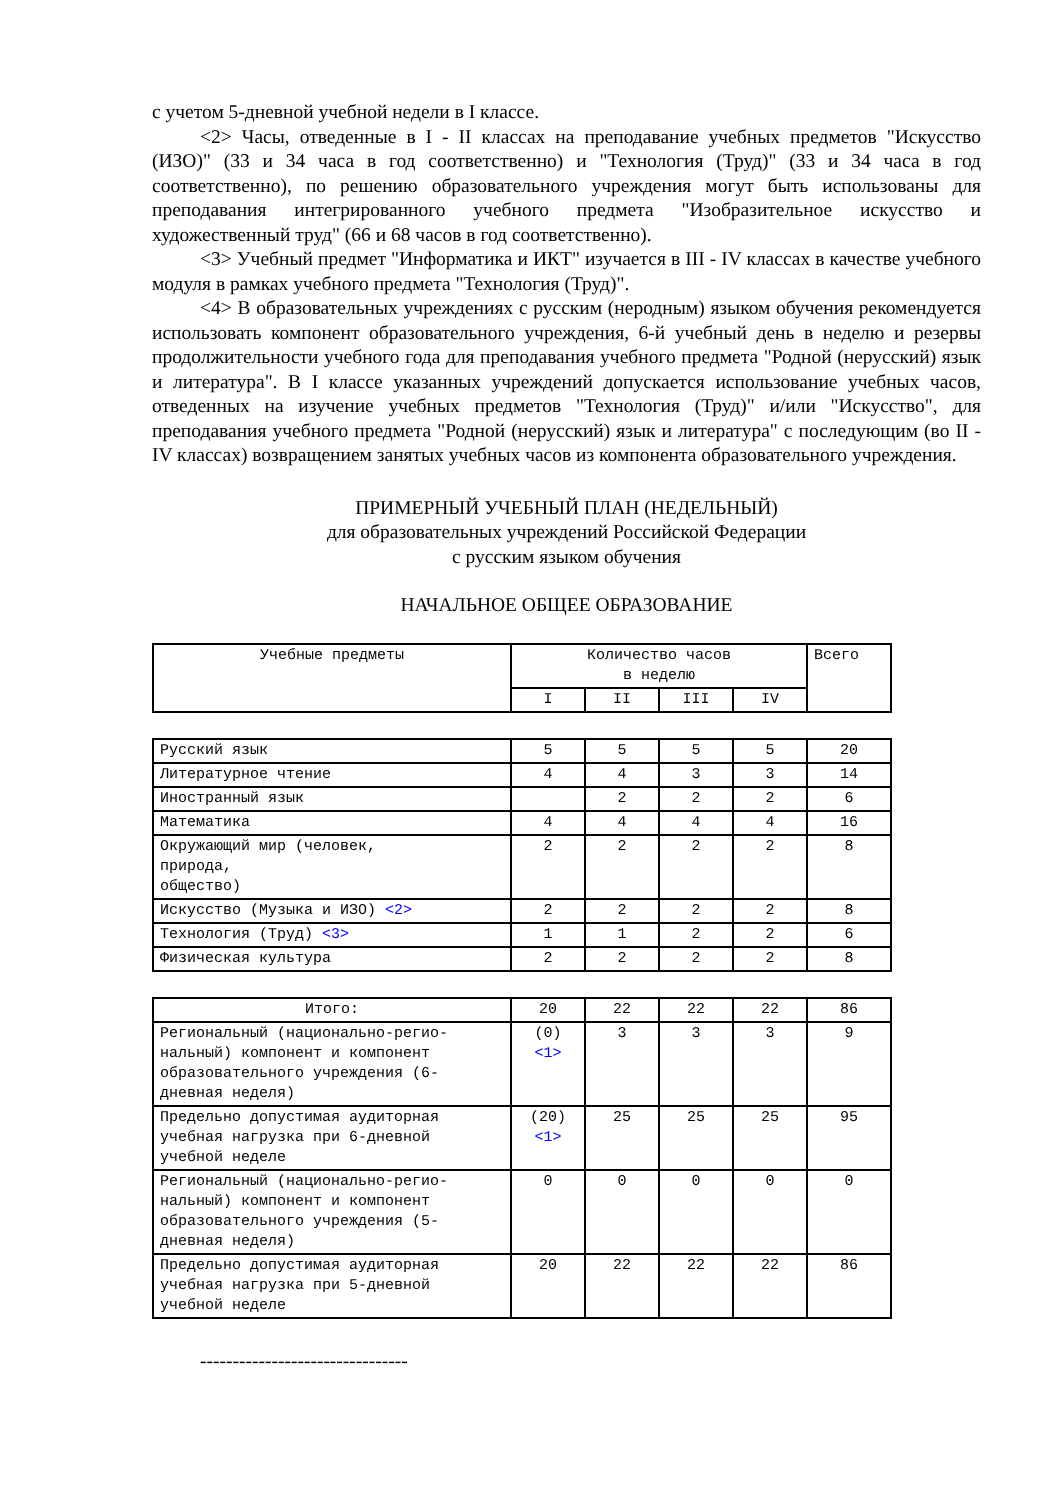с учетом 5-дневной учебной недели в I классе.
<2> Часы, отведенные в I - II классах на преподавание учебных предметов "Искусство (ИЗО)" (33 и 34 часа в год соответственно) и "Технология (Труд)" (33 и 34 часа в год соответственно), по решению образовательного учреждения могут быть использованы для преподавания интегрированного учебного предмета "Изобразительное искусство и художественный труд" (66 и 68 часов в год соответственно).
<3> Учебный предмет "Информатика и ИКТ" изучается в III - IV классах в качестве учебного модуля в рамках учебного предмета "Технология (Труд)".
<4> В образовательных учреждениях с русским (неродным) языком обучения рекомендуется использовать компонент образовательного учреждения, 6-й учебный день в неделю и резервы продолжительности учебного года для преподавания учебного предмета "Родной (нерусский) язык и литература". В I классе указанных учреждений допускается использование учебных часов, отведенных на изучение учебных предметов "Технология (Труд)" и/или "Искусство", для преподавания учебного предмета "Родной (нерусский) язык и литература" с последующим (во II - IV классах) возвращением занятых учебных часов из компонента образовательного учреждения.
ПРИМЕРНЫЙ УЧЕБНЫЙ ПЛАН (НЕДЕЛЬНЫЙ)
для образовательных учреждений Российской Федерации
с русским языком обучения
НАЧАЛЬНОЕ ОБЩЕЕ ОБРАЗОВАНИЕ
| Учебные предметы | Количество часов в неделю | | | | Всего |
| | I | II | III | IV | |
| Русский язык | 5 | 5 | 5 | 5 | 20 |
| Литературное чтение | 4 | 4 | 3 | 3 | 14 |
| Иностранный язык | | 2 | 2 | 2 | 6 |
| Математика | 4 | 4 | 4 | 4 | 16 |
| Окружающий мир (человек, природа, общество) | 2 | 2 | 2 | 2 | 8 |
| Искусство (Музыка и ИЗО) <2> | 2 | 2 | 2 | 2 | 8 |
| Технология (Труд) <3> | 1 | 1 | 2 | 2 | 6 |
| Физическая культура | 2 | 2 | 2 | 2 | 8 |
| Итого: | 20 | 22 | 22 | 22 | 86 |
| Региональный (национально-регио- нальный) компонент и компонент образовательного учреждения (6- дневная неделя) | (0) <1> | 3 | 3 | 3 | 9 |
| Предельно допустимая аудиторная учебная нагрузка при 6-дневной учебной неделе | (20) <1> | 25 | 25 | 25 | 95 |
| Региональный (национально-регио- нальный) компонент и компонент образовательного учреждения (5- дневная неделя) | 0 | 0 | 0 | 0 | 0 |
| Предельно допустимая аудиторная учебная нагрузка при 5-дневной учебной неделе | 20 | 22 | 22 | 22 | 86 |
--------------------------------